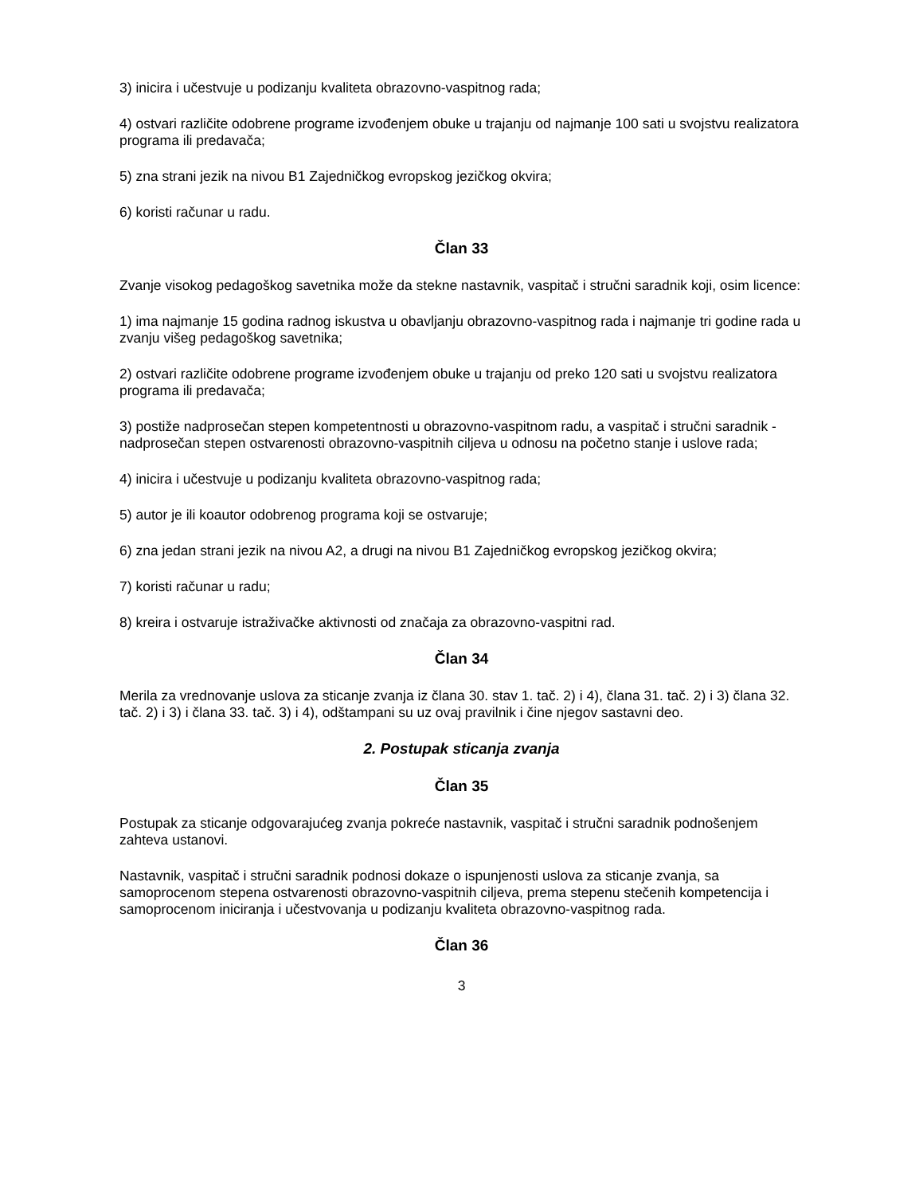3) inicira i učestvuje u podizanju kvaliteta obrazovno-vaspitnog rada;
4) ostvari različite odobrene programe izvođenjem obuke u trajanju od najmanje 100 sati u svojstvu realizatora programa ili predavača;
5) zna strani jezik na nivou B1 Zajedničkog evropskog jezičkog okvira;
6) koristi računar u radu.
Član 33
Zvanje visokog pedagoškog savetnika može da stekne nastavnik, vaspitač i stručni saradnik koji, osim licence:
1) ima najmanje 15 godina radnog iskustva u obavljanju obrazovno-vaspitnog rada i najmanje tri godine rada u zvanju višeg pedagoškog savetnika;
2) ostvari različite odobrene programe izvođenjem obuke u trajanju od preko 120 sati u svojstvu realizatora programa ili predavača;
3) postiže nadprosečan stepen kompetentnosti u obrazovno-vaspitnom radu, a vaspitač i stručni saradnik - nadprosečan stepen ostvarenosti obrazovno-vaspitnih ciljeva u odnosu na početno stanje i uslove rada;
4) inicira i učestvuje u podizanju kvaliteta obrazovno-vaspitnog rada;
5) autor je ili koautor odobrenog programa koji se ostvaruje;
6) zna jedan strani jezik na nivou A2, a drugi na nivou B1 Zajedničkog evropskog jezičkog okvira;
7) koristi računar u radu;
8) kreira i ostvaruje istraživačke aktivnosti od značaja za obrazovno-vaspitni rad.
Član 34
Merila za vrednovanje uslova za sticanje zvanja iz člana 30. stav 1. tač. 2) i 4), člana 31. tač. 2) i 3) člana 32. tač. 2) i 3) i člana 33. tač. 3) i 4), odštampani su uz ovaj pravilnik i čine njegov sastavni deo.
2. Postupak sticanja zvanja
Član 35
Postupak za sticanje odgovarajućeg zvanja pokreće nastavnik, vaspitač i stručni saradnik podnošenjem zahteva ustanovi.
Nastavnik, vaspitač i stručni saradnik podnosi dokaze o ispunjenosti uslova za sticanje zvanja, sa samoprocenom stepena ostvarenosti obrazovno-vaspitnih ciljeva, prema stepenu stečenih kompetencija i samoprocenom iniciranja i učestvovanja u podizanju kvaliteta obrazovno-vaspitnog rada.
Član 36
3